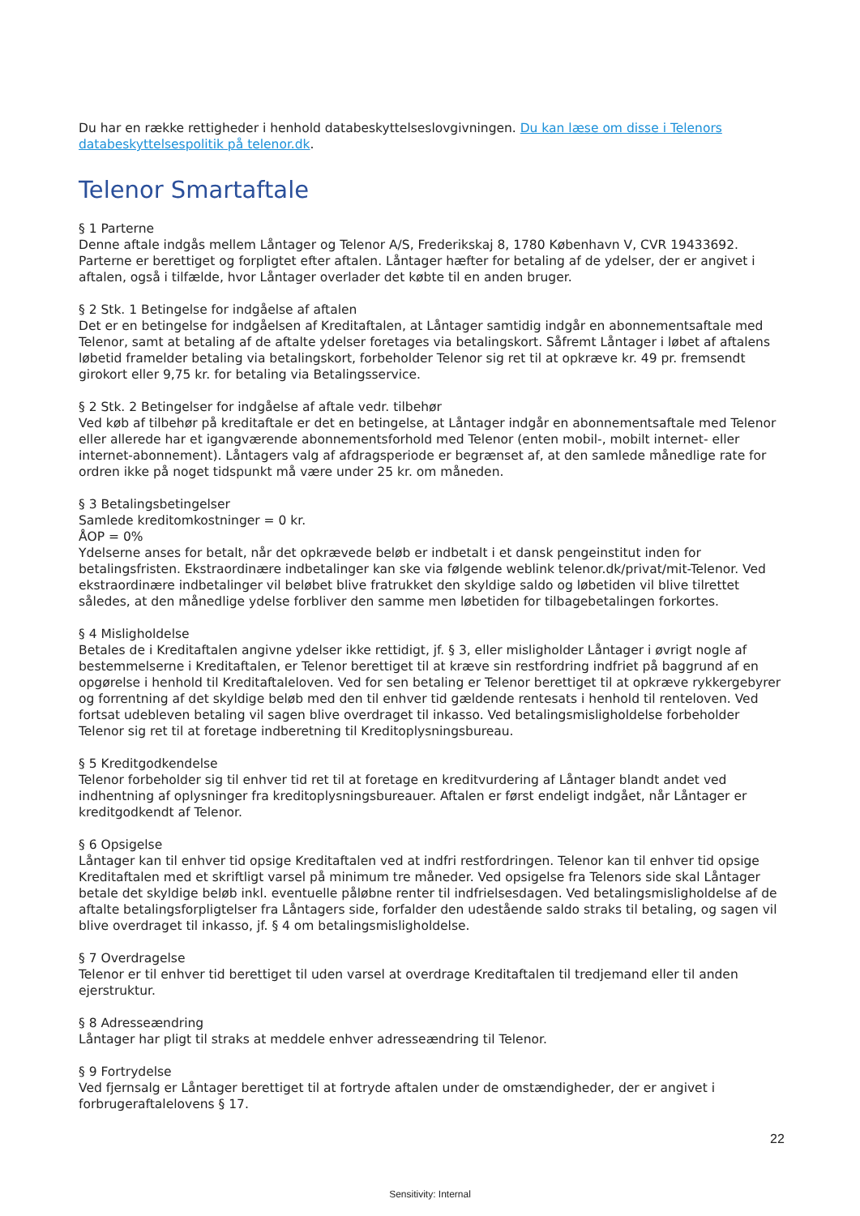Du har en række rettigheder i henhold databeskyttelseslovgivningen. Du kan læse om disse i Telenors databeskyttel­sespolitik på telenor.dk.
Telenor Smartaftale
§ 1 Parterne
Denne aftale indgås mellem Låntager og Telenor A/S, Frederikskaj 8, 1780 København V, CVR 19433692. Parterne er berettiget og forpligtet efter aftalen. Låntager hæfter for betaling af de ydelser, der er angivet i aftalen, også i tilfælde, hvor Låntager overlader det købte til en anden bruger.
§ 2 Stk. 1 Betingelse for indgåelse af aftalen
Det er en betingelse for indgåelsen af Kreditaftalen, at Låntager samtidig indgår en abonnementsaftale med Telenor, samt at betaling af de aftalte ydelser foretages via betalingskort. Såfremt Låntager i løbet af aftalens løbetid framelder betaling via betalingskort, forbeholder Telenor sig ret til at opkræve kr. 49 pr. fremsendt girokort eller 9,75 kr. for betaling via Betalingsservice.
§ 2 Stk. 2 Betingelser for indgåelse af aftale vedr. tilbehør
Ved køb af tilbehør på kreditaftale er det en betingelse, at Låntager indgår en abonnementsaftale med Telenor eller allerede har et igangværende abonnementsforhold med Telenor (enten mobil-, mobilt internet- eller internet-abonnement). Låntagers valg af afdragsperiode er begrænset af, at den samlede månedlige rate for ordren ikke på noget tidspunkt må være under 25 kr. om måneden.
§ 3 Betalingsbetingelser
Samlede kreditomkostninger = 0 kr.
ÅOP = 0%
Ydelserne anses for betalt, når det opkrævede beløb er indbetalt i et dansk pengeinstitut inden for betalingsfristen. Ekstraordinære indbetalinger kan ske via følgende weblink telenor.dk/privat/mit-Telenor. Ved ekstraordinære indbetalinger vil beløbet blive fratrukket den skyldige saldo og løbetiden vil blive tilrettet således, at den månedlige ydelse forbliver den samme men løbetiden for tilbagebetalingen forkortes.
§ 4 Misligholdelse
Betales de i Kreditaftalen angivne ydelser ikke rettidigt, jf. § 3, eller misligholder Låntager i øvrigt nogle af bestemmelserne i Kreditaftalen, er Telenor berettiget til at kræve sin restfordring indfriet på baggrund af en opgørelse i henhold til Kreditaftaleloven. Ved for sen betaling er Telenor berettiget til at opkræve rykkergebyrer og forrentning af det skyldige beløb med den til enhver tid gældende rentesats i henhold til renteloven. Ved fortsat udebleven betaling vil sagen blive overdraget til inkasso. Ved betalingsmisligholdelse forbeholder Telenor sig ret til at foretage indberetning til Kreditoplysningsbureau.
§ 5 Kreditgodkendelse
Telenor forbeholder sig til enhver tid ret til at foretage en kreditvurdering af Låntager blandt andet ved indhentning af oplysninger fra kreditoplysningsbureauer. Aftalen er først endeligt indgået, når Låntager er kreditgodkendt af Telenor.
§ 6 Opsigelse
Låntager kan til enhver tid opsige Kreditaftalen ved at indfri restfordringen. Telenor kan til enhver tid opsige Kreditaftalen med et skriftligt varsel på minimum tre måneder. Ved opsigelse fra Telenors side skal Låntager betale det skyldige beløb inkl. eventuelle påløbne renter til indfrielsesdagen. Ved betalingsmisligholdelse af de aftalte betalingsforpligtelser fra Låntagers side, forfalder den udestående saldo straks til betaling, og sagen vil blive overdraget til inkasso, jf. § 4 om betalingsmisligholdelse.
§ 7 Overdragelse
Telenor er til enhver tid berettiget til uden varsel at overdrage Kreditaftalen til tredjemand eller til anden ejerstruktur.
§ 8 Adresseændring
Låntager har pligt til straks at meddele enhver adresseændring til Telenor.
§ 9 Fortrydelse
Ved fjernsalg er Låntager berettiget til at fortryde aftalen under de omstændigheder, der er angivet i forbrugeraftalelovens § 17.
22
Sensitivity: Internal